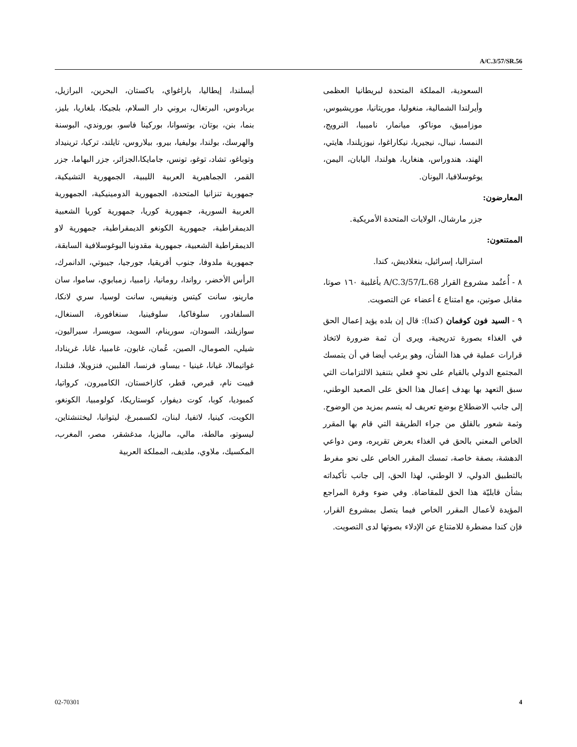A/C.3/57/SR.56
أيسلندا، إيطاليا، باراغواي، باكستان، البحرين، البرازيل، بربادوس، البرتغال، بروني دار السلام، بلجيكا، بلغاريا، بليز، بنما، بنن، بوتان، بوتسوانا، بوركينا فاسو، بوروندي، البوسنة والهرسك، بولندا، بوليفيا، بيرو، بيلاروس، تايلند، تركيا، ترينيداد وتوباغو، تشاد، توغو، تونس، جامايكا،الجزائر، جزر البهاما، جزر القمر، الجماهيرية العربية الليبية، الجمهورية التشيكية، جمهورية تنزانيا المتحدة، الجمهورية الدومينيكية، الجمهورية العربية السورية، جمهورية كوريا، جمهورية كوريا الشعبية الديمقراطية، جمهورية الكونغو الديمقراطية، جمهورية لاو الديمقراطية الشعبية، جمهورية مقدونيا اليوغوسلافية السابقة، جمهورية ملدوفا، جنوب أفريقيا، جورجيا، جيبوتي، الدانمرك، الرأس الأخضر، رواندا، رومانيا، زامبيا، زمبابوي، ساموا، سان مارينو، سانت كيتس ونيفيس، سانت لوسيا، سري لانكا، السلفادور، سلوفاكيا، سلوفينيا، سنغافورة، السنغال، سوازيلند، السودان، سورينام، السويد، سويسرا، سيراليون، شيلي، الصومال، الصين، عُمان، غابون، غامبيا، غانا، غرينادا، غواتيمالا، غيانا، غينيا - بيساو، فرنسا، الفلبين، فنزويلا، فنلندا، فييت نام، قبرص، قطر، كازاخستان، الكاميرون، كرواتيا، كمبوديا، كوبا، كوت ديفوار، كوستاريكا، كولومبيا، الكونغو، الكويت، كينيا، لاتفيا، لبنان، لكسمبرغ، ليتوانيا، ليختنشتاين، ليسوتو، مالطة، مالي، ماليزيا، مدغشقر، مصر، المغرب، المكسيك، ملاوي، ملديف، المملكة العربية
السعودية، المملكة المتحدة لبريطانيا العظمى وأيرلندا الشمالية، منغوليا، موريتانيا، موريشيوس، موزامبيق، موناكو، ميانمار، ناميبيا، النرويج، النمسا، نيبال، نيجيريا، نيكاراغوا، نيوزيلندا، هايتي، الهند، هندوراس، هنغاريا، هولندا، اليابان، اليمن، يوغوسلافيا، اليونان.
المعارضون:
جزر مارشال، الولايات المتحدة الأمريكية.
الممتنعون:
استراليا، إسرائيل، بنغلاديش، كندا.
٨ - أُعتُمد مشروع القرار A/C.3/57/L.68 بأغلبية ١٦٠ صوتا، مقابل صوتين، مع امتناع ٤ أعضاء عن التصويت.
٩ - السيد فون كوفمان (كندا): قال إن بلده يؤيد إعمال الحق في الغذاء بصورة تدريجية، ويرى أن ثمة ضرورة لاتخاذ قرارات عملية في هذا الشأن، وهو يرغب أيضا في أن يتمسك المجتمع الدولي بالقيام على نحوٍ فعلي بتنفيذ الالتزامات التي سبق التعهد بها بهدف إعمال هذا الحق على الصعيد الوطني، إلى جانب الاضطلاع بوضع تعريف له يتسم بمزيد من الوضوح. وثمة شعور بالقلق من جراء الطريقة التي قام بها المقرر الخاص المعني بالحق في الغذاء بعرض تقريره، ومن دواعي الدهشة، بصفة خاصة، تمسك المقرر الخاص على نحو مفرط بالتطبيق الدولي، لا الوطني، لهذا الحق، إلى جانب تأكيداته بشأن قابليّة هذا الحق للمقاضاة. وفي ضوء وفرة المراجع المؤيدة لأعمال المقرر الخاص فيما يتصل بمشروع القرار، فإن كندا مضطرة للامتناع عن الإدلاء بصوتها لدى التصويت.
02-70301 4